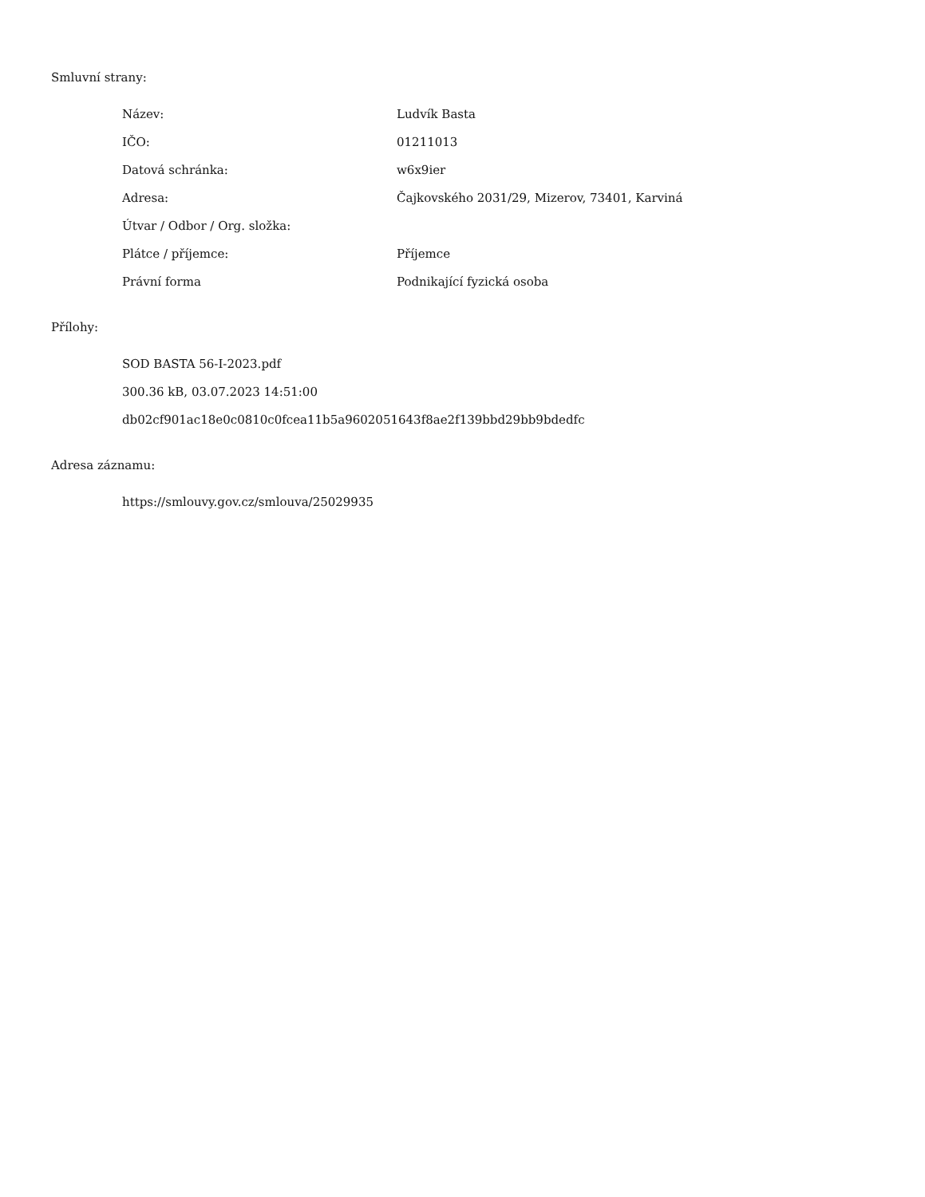Smluvní strany:
| Název: | Ludvík Basta |
| IČO: | 01211013 |
| Datová schránka: | w6x9ier |
| Adresa: | Čajkovského 2031/29, Mizerov, 73401, Karviná |
| Útvar / Odbor / Org. složka: | |
| Plátce / příjemce: | Příjemce |
| Právní forma | Podnikající fyzická osoba |
Přílohy:
SOD BASTA 56-I-2023.pdf
300.36 kB, 03.07.2023 14:51:00
db02cf901ac18e0c0810c0fcea11b5a9602051643f8ae2f139bbd29bb9bdedfc
Adresa záznamu:
https://smlouvy.gov.cz/smlouva/25029935